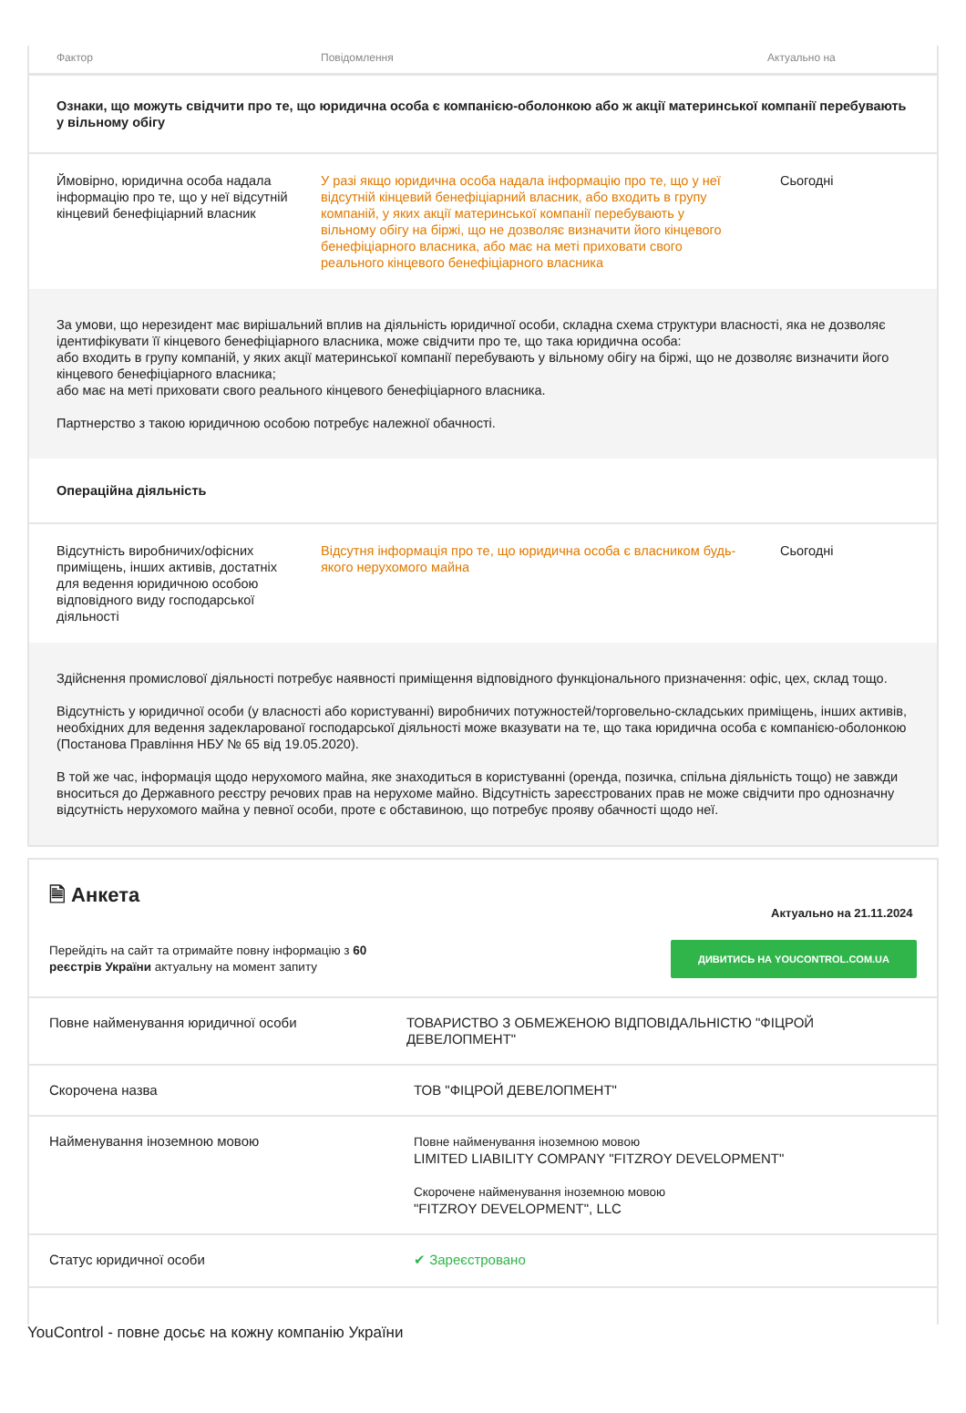| Фактор | Повідомлення | Актуально на |
| --- | --- | --- |
| Ознаки, що можуть свідчити про те, що юридична особа є компанією-оболонкою або ж акції материнської компанії перебувають у вільному обігу | | |
| Ймовірно, юридична особа надала інформацію про те, що у неї відсутній кінцевий бенефіціарний власник | У разі якщо юридична особа надала інформацію про те, що у неї відсутній кінцевий бенефіціарний власник, або входить в групу компаній, у яких акції материнської компанії перебувають у вільному обігу на біржі, що не дозволяє визначити його кінцевого бенефіціарного власника, або має на меті приховати свого реального кінцевого бенефіціарного власника | Сьогодні |
| За умови, що нерезидент має вирішальний вплив на діяльність юридичної особи, складна схема структури власності, яка не дозволяє ідентифікувати її кінцевого бенефіціарного власника, може свідчити про те, що така юридична особа: або входить в групу компаній, у яких акції материнської компанії перебувають у вільному обігу на біржі, що не дозволяє визначити його кінцевого бенефіціарного власника; або має на меті приховати свого реального кінцевого бенефіціарного власника. Партнерство з такою юридичною особою потребує належної обачності. | | |
| Операційна діяльність | | |
| Відсутність виробничих/офісних приміщень, інших активів, достатніх для ведення юридичною особою відповідного виду господарської діяльності | Відсутня інформація про те, що юридична особа є власником будь-якого нерухомого майна | Сьогодні |
| Здійснення промислової діяльності потребує наявності приміщення відповідного функціонального призначення: офіс, цех, склад тощо. Відсутність у юридичної особи (у власності або користуванні) виробничих потужностей/торговельно-складських приміщень, інших активів, необхідних для ведення задекларованої господарської діяльності може вказувати на те, що така юридична особа є компанією-оболонкою (Постанова Правління НБУ № 65 від 19.05.2020). В той же час, інформація щодо нерухомого майна, яке знаходиться в користуванні (оренда, позичка, спільна діяльність тощо) не завжди вноситься до Державного реєстру речових прав на нерухоме майно. Відсутність зареєстрованих прав не може свідчити про однозначну відсутність нерухомого майна у певної особи, проте є обставиною, що потребує прояву обачності щодо неї. | | |
🗎 Анкета
Актуально на 21.11.2024
Перейдіть на сайт та отримайте повну інформацію з 60 реєстрів України актуальну на момент запиту
ДИВИТИСЬ НА YOUCONTROL.COM.UA
Повне найменування юридичної особи ТОВАРИСТВО З ОБМЕЖЕНОЮ ВІДПОВІДАЛЬНІСТЮ "ФІЦРОЙ ДЕВЕЛОПМЕНТ"
Скорочена назва ТОВ "ФІЦРОЙ ДЕВЕЛОПМЕНТ"
Найменування іноземною мовою Повне найменування іноземною мовою
LIMITED LIABILITY COMPANY "FITZROY DEVELOPMENT"
Скорочене найменування іноземною мовою
"FITZROY DEVELOPMENT", LLC
Статус юридичної особи ✔ Зареєстровано
YouControl - повне досьє на кожну компанію України